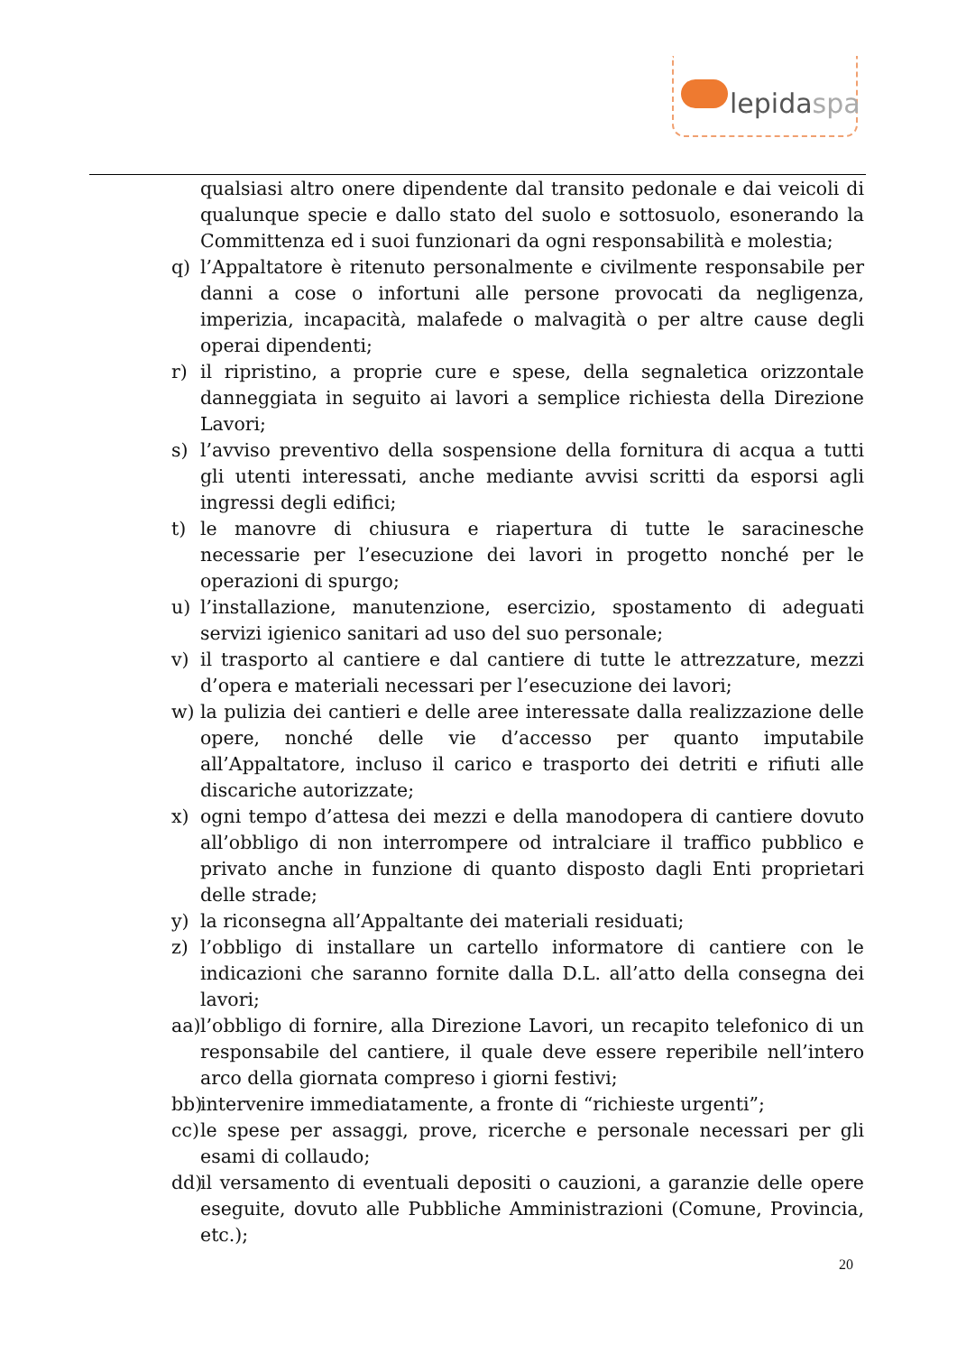lepidaspa
qualsiasi altro onere dipendente dal transito pedonale e dai veicoli di qualunque specie e dallo stato del suolo e sottosuolo, esonerando la Committenza ed i suoi funzionari da ogni responsabilità e molestia;
q) l’Appaltatore è ritenuto personalmente e civilmente responsabile per danni a cose o infortuni alle persone provocati da negligenza, imperizia, incapacità, malafede o malvagità o per altre cause degli operai dipendenti;
r) il ripristino, a proprie cure e spese, della segnaletica orizzontale danneggiata in seguito ai lavori a semplice richiesta della Direzione Lavori;
s) l’avviso preventivo della sospensione della fornitura di acqua a tutti gli utenti interessati, anche mediante avvisi scritti da esporsi agli ingressi degli edifici;
t) le manovre di chiusura e riapertura di tutte le saracinesche necessarie per l’esecuzione dei lavori in progetto nonché per le operazioni di spurgo;
u) l’installazione, manutenzione, esercizio, spostamento di adeguati servizi igienico sanitari ad uso del suo personale;
v) il trasporto al cantiere e dal cantiere di tutte le attrezzature, mezzi d’opera e materiali necessari per l’esecuzione dei lavori;
w) la pulizia dei cantieri e delle aree interessate dalla realizzazione delle opere, nonché delle vie d’accesso per quanto imputabile all’Appaltatore, incluso il carico e trasporto dei detriti e rifiuti alle discariche autorizzate;
x) ogni tempo d’attesa dei mezzi e della manodopera di cantiere dovuto all’obbligo di non interrompere od intralciare il traffico pubblico e privato anche in funzione di quanto disposto dagli Enti proprietari delle strade;
y) la riconsegna all’Appaltante dei materiali residuati;
z) l’obbligo di installare un cartello informatore di cantiere con le indicazioni che saranno fornite dalla D.L. all’atto della consegna dei lavori;
aa)
l’obbligo di fornire, alla Direzione Lavori, un recapito telefonico di un responsabile del cantiere, il quale deve essere reperibile nell’intero arco della giornata compreso i giorni festivi;
bb)
intervenire immediatamente, a fronte di “richieste urgenti”;
cc)
le spese per assaggi, prove, ricerche e personale necessari per gli esami di collaudo;
dd)
il versamento di eventuali depositi o cauzioni, a garanzie delle opere eseguite, dovuto alle Pubbliche Amministrazioni (Comune, Provincia, etc.);
20